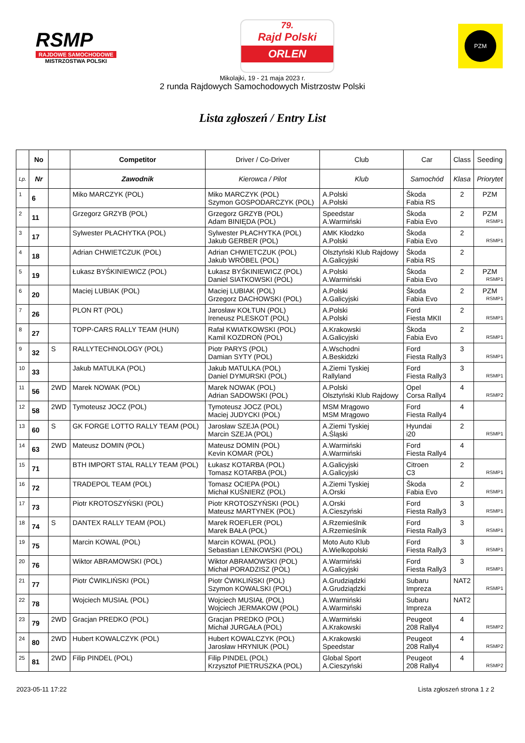RSMP
RAJDOWE SAMOCHODOWE
MISTRZOSTWA POLSKI
79.
Rajd Polski
ORLEN
PZM
Mikolajki, 19 - 21 maja 2023 r.
2 runda Rajdowych Samochodowych Mistrzostw Polski
Lista zgłoszeń / Entry List
| | No | | Competitor | Driver / Co-Driver | Club | Car | Class | Seeding |
| --- | --- | --- | --- | --- | --- | --- | --- | --- |
| Lp. | Nr | | Zawodnik | Kierowca / Pilot | Klub | Samochód | Klasa | Priorytet |
| 1 | 6 | | Miko MARCZYK (POL) | Miko MARCZYK (POL) Szymon GOSPODARCZYK (POL) | A.Polski A.Polski | Škoda Fabia RS | 2 | PZM |
| 2 | 11 | | Grzegorz GRZYB (POL) | Grzegorz GRZYB (POL) Adam BINIĘDA (POL) | Speedstar A.Warmiński | Škoda Fabia Evo | 2 | PZM RSMP1 |
| 3 | 17 | | Sylwester PŁACHYTKA (POL) | Sylwester PŁACHYTKA (POL) Jakub GERBER (POL) | AMK Kłodzko A.Polski | Škoda Fabia Evo | 2 | RSMP1 |
| 4 | 18 | | Adrian CHWIETCZUK (POL) | Adrian CHWIETCZUK (POL) Jakub WRÓBEL (POL) | Olsztyński Klub Rajdowy A.Galicyjski | Škoda Fabia RS | 2 | |
| 5 | 19 | | Łukasz BYŚKINIEWICZ (POL) | Łukasz BYŚKINIEWICZ (POL) Daniel SIATKOWSKI (POL) | A.Polski A.Warmiński | Škoda Fabia Evo | 2 | PZM RSMP1 |
| 6 | 20 | | Maciej LUBIAK (POL) | Maciej LUBIAK (POL) Grzegorz DACHOWSKI (POL) | A.Polski A.Galicyjski | Škoda Fabia Evo | 2 | PZM RSMP1 |
| 7 | 26 | | PLON RT (POL) | Jarosław KOŁTUN (POL) Ireneusz PLESKOT (POL) | A.Polski A.Polski | Ford Fiesta MKII | 2 | RSMP1 |
| 8 | 27 | | TOPP-CARS RALLY TEAM (HUN) | Rafał KWIATKOWSKI (POL) Kamil KOZDROŃ (POL) | A.Krakowski A.Galicyjski | Škoda Fabia Evo | 2 | RSMP1 |
| 9 | 32 | S | RALLYTECHNOLOGY (POL) | Piotr PARYS (POL) Damian SYTY (POL) | A.Wschodni A.Beskidzki | Ford Fiesta Rally3 | 3 | RSMP1 |
| 10 | 33 | | Jakub MATULKA (POL) | Jakub MATULKA (POL) Daniel DYMURSKI (POL) | A.Ziemi Tyskiej Rallyland | Ford Fiesta Rally3 | 3 | RSMP1 |
| 11 | 56 | 2WD | Marek NOWAK (POL) | Marek NOWAK (POL) Adrian SADOWSKI (POL) | A.Polski Olsztyński Klub Rajdowy | Opel Corsa Rally4 | 4 | RSMP2 |
| 12 | 58 | 2WD | Tymoteusz JOCZ (POL) | Tymoteusz JOCZ (POL) Maciej JUDYCKI (POL) | MSM Mrągowo MSM Mrągowo | Ford Fiesta Rally4 | 4 | |
| 13 | 60 | S | GK FORGE LOTTO RALLY TEAM (POL) | Jarosław SZEJA (POL) Marcin SZEJA (POL) | A.Ziemi Tyskiej A.Śląski | Hyundai i20 | 2 | RSMP1 |
| 14 | 63 | 2WD | Mateusz DOMIN (POL) | Mateusz DOMIN (POL) Kevin KOMAR (POL) | A.Warmiński A.Warmiński | Ford Fiesta Rally4 | 4 | |
| 15 | 71 | | BTH IMPORT STAL RALLY TEAM (POL) | Łukasz KOTARBA (POL) Tomasz KOTARBA (POL) | A.Galicyjski A.Galicyjski | Citroen C3 | 2 | RSMP1 |
| 16 | 72 | | TRADEPOL TEAM (POL) | Tomasz OCIEPA (POL) Michał KUŚNIERZ (POL) | A.Ziemi Tyskiej A.Orski | Škoda Fabia Evo | 2 | RSMP1 |
| 17 | 73 | | Piotr KROTOSZYŃSKI (POL) | Piotr KROTOSZYŃSKI (POL) Mateusz MARTYNEK (POL) | A.Orski A.Cieszyński | Ford Fiesta Rally3 | 3 | RSMP1 |
| 18 | 74 | S | DANTEX RALLY TEAM (POL) | Marek ROEFLER (POL) Marek BAŁA (POL) | A.Rzemieślnik A.Rzemieślnik | Ford Fiesta Rally3 | 3 | RSMP1 |
| 19 | 75 | | Marcin KOWAL (POL) | Marcin KOWAL (POL) Sebastian LENKOWSKI (POL) | Moto Auto Klub A.Wielkopolski | Ford Fiesta Rally3 | 3 | RSMP1 |
| 20 | 76 | | Wiktor ABRAMOWSKI (POL) | Wiktor ABRAMOWSKI (POL) Michał PORADZISZ (POL) | A.Warmiński A.Galicyjski | Ford Fiesta Rally3 | 3 | RSMP1 |
| 21 | 77 | | Piotr ĆWIKLIŃSKI (POL) | Piotr ĆWIKLIŃSKI (POL) Szymon KOWALSKI (POL) | A.Grudziądzki A.Grudziądzki | Subaru Impreza | NAT2 | RSMP1 |
| 22 | 78 | | Wojciech MUSIAŁ (POL) | Wojciech MUSIAŁ (POL) Wojciech JERMAKOW (POL) | A.Warmiński A.Warmiński | Subaru Impreza | NAT2 | |
| 23 | 79 | 2WD | Gracjan PREDKO (POL) | Gracjan PREDKO (POL) Michał JURGAŁA (POL) | A.Warmiński A.Krakowski | Peugeot 208 Rally4 | 4 | RSMP2 |
| 24 | 80 | 2WD | Hubert KOWALCZYK (POL) | Hubert KOWALCZYK (POL) Jarosław HRYNIUK (POL) | A.Krakowski Speedstar | Peugeot 208 Rally4 | 4 | RSMP2 |
| 25 | 81 | 2WD | Filip PINDEL (POL) | Filip PINDEL (POL) Krzysztof PIETRUSZKA (POL) | Global Sport A.Cieszyński | Peugeot 208 Rally4 | 4 | RSMP2 |
2023-05-11 17:22 Lista zgłoszeń strona 1 z 2